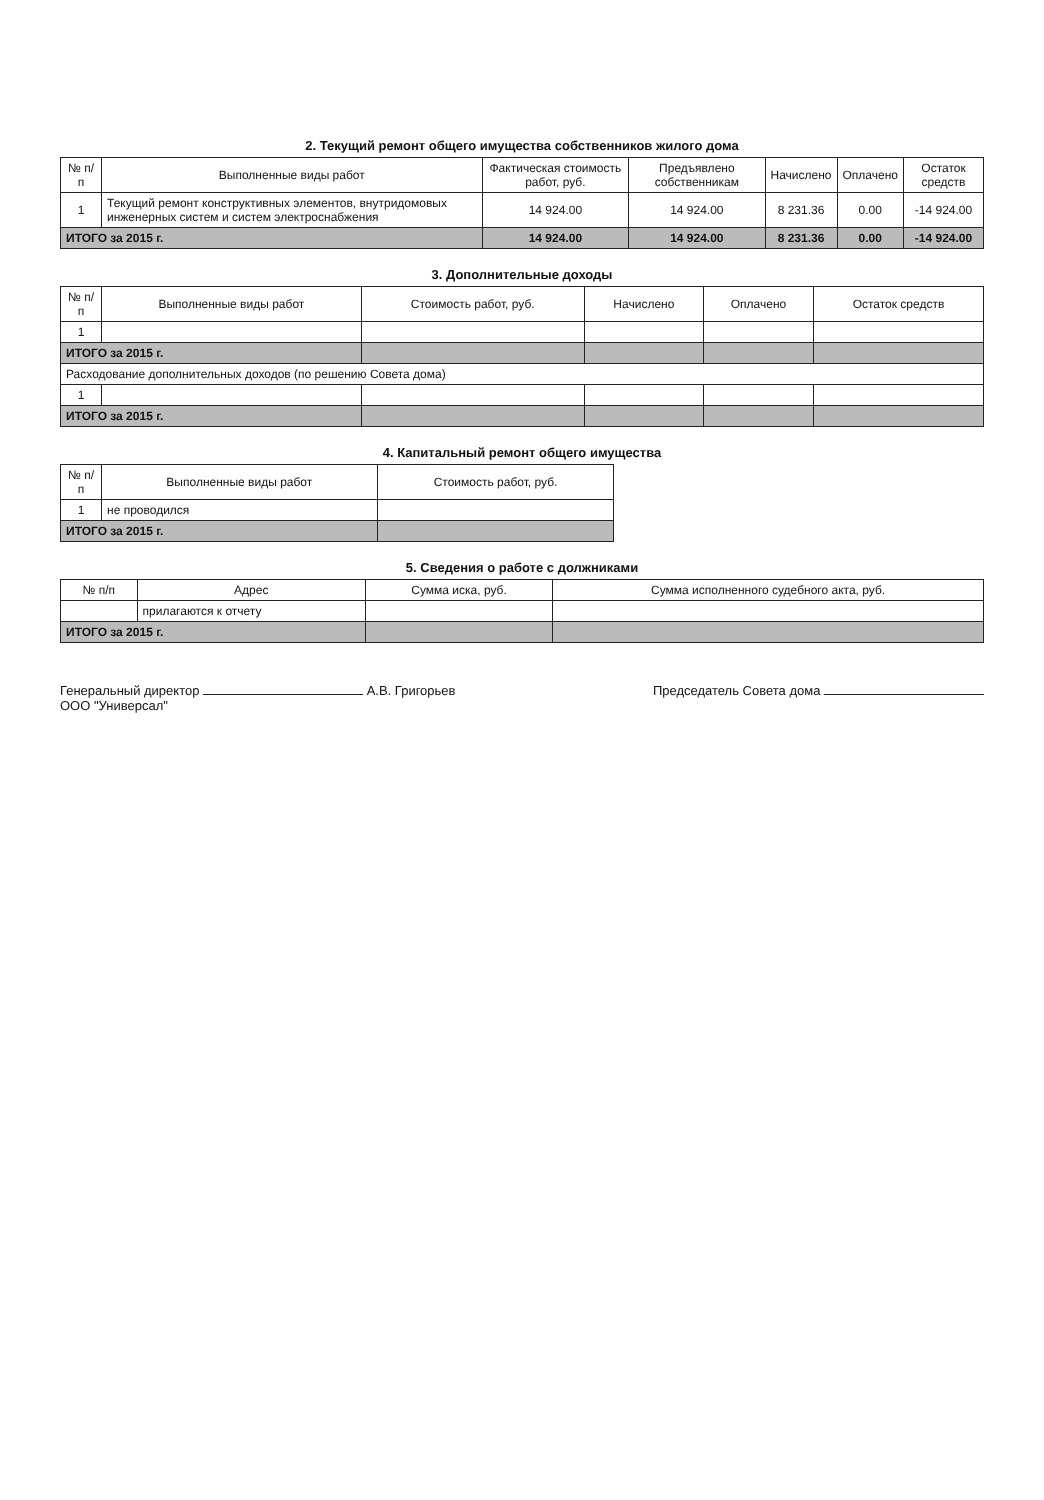2. Текущий ремонт общего имущества собственников жилого дома
| № п/п | Выполненные виды работ | Фактическая стоимость работ, руб. | Предъявлено собственникам | Начислено | Оплачено | Остаток средств |
| --- | --- | --- | --- | --- | --- | --- |
| 1 | Текущий ремонт конструктивных элементов, внутридомовых инженерных систем и систем электроснабжения | 14 924.00 | 14 924.00 | 8 231.36 | 0.00 | -14 924.00 |
| ИТОГО за 2015 г. | | 14 924.00 | 14 924.00 | 8 231.36 | 0.00 | -14 924.00 |
3. Дополнительные доходы
| № п/п | Выполненные виды работ | Стоимость работ, руб. | Начислено | Оплачено | Остаток средств |
| --- | --- | --- | --- | --- | --- |
| 1 | | | | | |
| ИТОГО за 2015 г. | | | | | |
| Расходование дополнительных доходов (по решению Совета дома) | | | | | |
| 1 | | | | | |
| ИТОГО за 2015 г. | | | | | |
4. Капитальный ремонт общего имущества
| № п/п | Выполненные виды работ | Стоимость работ, руб. |
| --- | --- | --- |
| 1 | не проводился | |
| ИТОГО за 2015 г. | | |
5. Сведения о работе с должниками
| № п/п | Адрес | Сумма иска, руб. | Сумма исполненного судебного акта, руб. |
| --- | --- | --- | --- |
| | прилагаются к отчету | | |
| ИТОГО за 2015 г. | | | |
Генеральный директор А.В. Григорьев
ООО "Универсал"
Председатель Совета дома